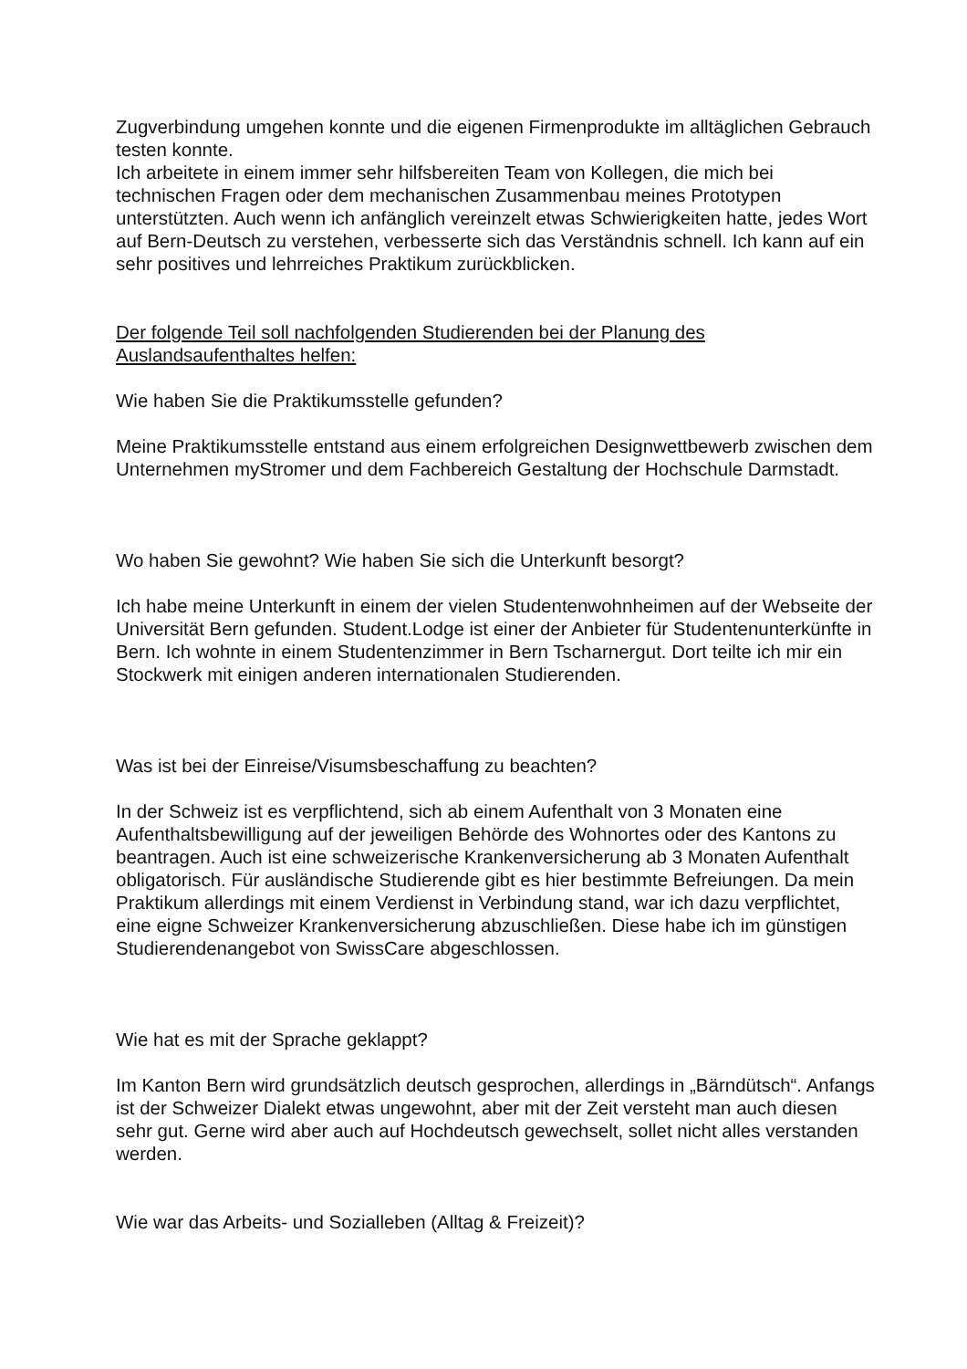Zugverbindung umgehen konnte und die eigenen Firmenprodukte im alltäglichen Gebrauch testen konnte.
Ich arbeitete in einem immer sehr hilfsbereiten Team von Kollegen, die mich bei technischen Fragen oder dem mechanischen Zusammenbau meines Prototypen unterstützten. Auch wenn ich anfänglich vereinzelt etwas Schwierigkeiten hatte, jedes Wort auf Bern-Deutsch zu verstehen, verbesserte sich das Verständnis schnell. Ich kann auf ein sehr positives und lehrreiches Praktikum zurückblicken.
Der folgende Teil soll nachfolgenden Studierenden bei der Planung des Auslandsaufenthaltes helfen:
Wie haben Sie die Praktikumsstelle gefunden?
Meine Praktikumsstelle entstand aus einem erfolgreichen Designwettbewerb zwischen dem Unternehmen myStromer und dem Fachbereich Gestaltung der Hochschule Darmstadt.
Wo haben Sie gewohnt? Wie haben Sie sich die Unterkunft besorgt?
Ich habe meine Unterkunft in einem der vielen Studentenwohnheimen auf der Webseite der Universität Bern gefunden. Student.Lodge ist einer der Anbieter für Studentenunterkünfte in Bern. Ich wohnte in einem Studentenzimmer in Bern Tscharnergut. Dort teilte ich mir ein Stockwerk mit einigen anderen internationalen Studierenden.
Was ist bei der Einreise/Visumsbeschaffung zu beachten?
In der Schweiz ist es verpflichtend, sich ab einem Aufenthalt von 3 Monaten eine Aufenthaltsbewilligung auf der jeweiligen Behörde des Wohnortes oder des Kantons zu beantragen. Auch ist eine schweizerische Krankenversicherung ab 3 Monaten Aufenthalt obligatorisch. Für ausländische Studierende gibt es hier bestimmte Befreiungen. Da mein Praktikum allerdings mit einem Verdienst in Verbindung stand, war ich dazu verpflichtet, eine eigne Schweizer Krankenversicherung abzuschließen. Diese habe ich im günstigen Studierendenangebot von SwissCare abgeschlossen.
Wie hat es mit der Sprache geklappt?
Im Kanton Bern wird grundsätzlich deutsch gesprochen, allerdings in „Bärndütsch“. Anfangs ist der Schweizer Dialekt etwas ungewohnt, aber mit der Zeit versteht man auch diesen sehr gut. Gerne wird aber auch auf Hochdeutsch gewechselt, sollet nicht alles verstanden werden.
Wie war das Arbeits- und Sozialleben (Alltag & Freizeit)?